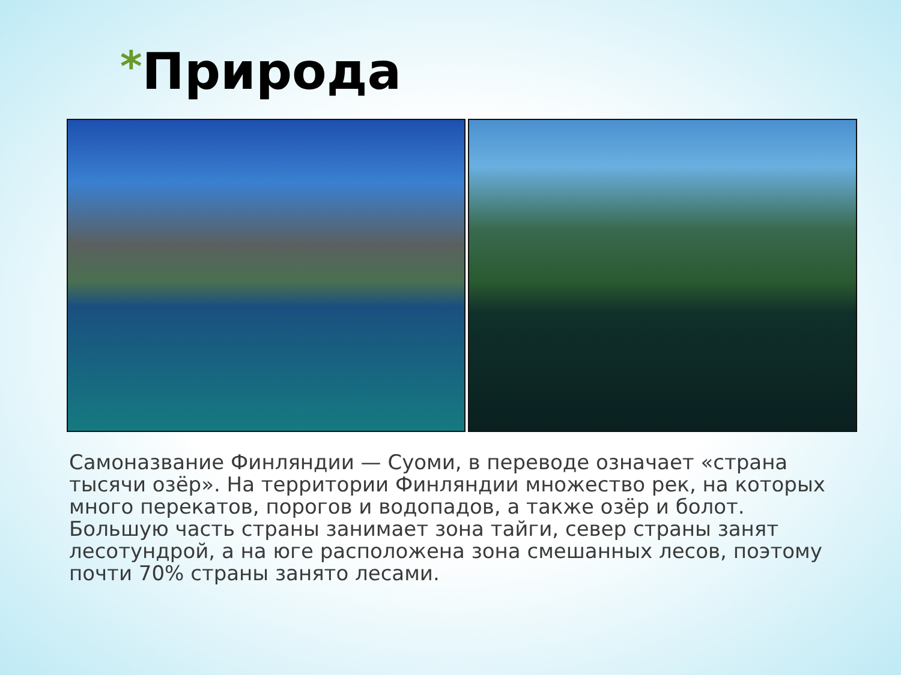*Природа
Самоназвание Финляндии — Суоми, в переводе означает «страна тысячи озёр». На территории Финляндии множество рек, на которых много перекатов, порогов и водопадов, а также озёр и болот. Большую часть страны занимает зона тайги, север страны занят лесотундрой, а на юге расположена зона смешанных лесов, поэтому почти 70% страны занято лесами.